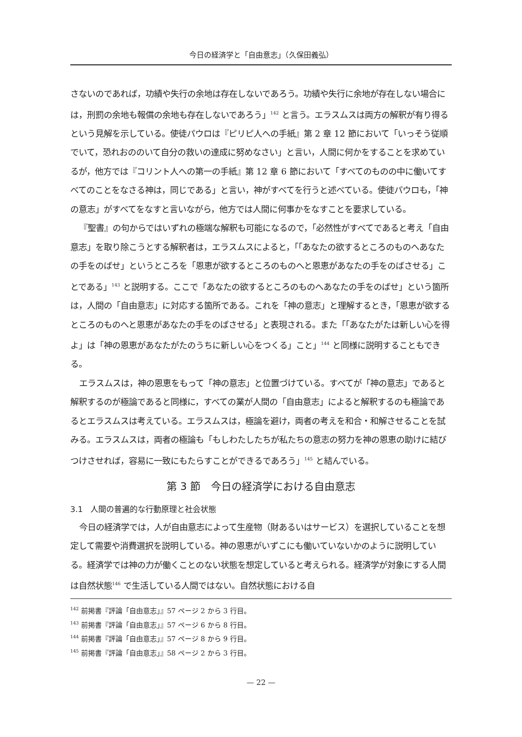今日の経済学と「自由意志」（久保田義弘）
さないのであれば，功績や失行の余地は存在しないであろう。功績や失行に余地が存在しない場合には，刑罰の余地も報償の余地も存在しないであろう」<sup>142</sup> と言う。エラスムスは両方の解釈が有り得るという見解を示している。使徒パウロは『ピリピ人への手紙』第 2 章 12 節において「いっそう従順でいて，恐れおののいて自分の救いの達成に努めなさい」と言い，人間に何かをすることを求めているが，他方では『コリント人への第一の手紙』第 12 章 6 節において「すべてのものの中に働いてすべてのことをなさる神は，同じである」と言い，神がすべてを行うと述べている。使徒パウロも，「神の意志」がすべてをなすと言いながら，他方では人間に何事かをなすことを要求している。
『聖書』の句からではいずれの極端な解釈も可能になるので，「必然性がすべてであると考え「自由意志」を取り除こうとする解釈者は，エラスムスによると，「「あなたの欲するところのものへあなたの手をのばせ」というところを「恩恵が欲するところのものへと恩恵があなたの手をのばさせる」ことである」<sup>143</sup> と説明する。ここで「あなたの欲するところのものへあなたの手をのばせ」という箇所は，人間の「自由意志」に対応する箇所である。これを「神の意志」と理解するとき，「恩恵が欲するところのものへと恩恵があなたの手をのばさせる」と表現される。また「「あなたがたは新しい心を得よ」は「神の恩恵があなたがたのうちに新しい心をつくる」こと」<sup>144</sup> と同様に説明することもできる。
エラスムスは，神の恩恵をもって「神の意志」と位置づけている。すべてが「神の意志」であると解釈するのが極論であると同様に，すべての業が人間の「自由意志」によると解釈するのも極論であるとエラスムスは考えている。エラスムスは，極論を避け，両者の考えを和合・和解させることを試みる。エラスムスは，両者の極論も「もしわたしたちが私たちの意志の努力を神の恩恵の助けに結びつけさせれば，容易に一致にもたらすことができるであろう」<sup>145</sup> と結んでいる。
第 3 節　今日の経済学における自由意志
3.1　人間の普遍的な行動原理と社会状態
今日の経済学では，人が自由意志によって生産物（財あるいはサービス）を選択していることを想定して需要や消費選択を説明している。神の恩恵がいずこにも働いていないかのように説明している。経済学では神の力が働くことのない状態を想定していると考えられる。経済学が対象にする人間は自然状態<sup>146</sup> で生活している人間ではない。自然状態における自
<sup>142</sup> 前掲書『評論「自由意志」』57 ページ 2 から 3 行目。
<sup>143</sup> 前掲書『評論「自由意志」』57 ページ 6 から 8 行目。
<sup>144</sup> 前掲書『評論「自由意志」』57 ページ 8 から 9 行目。
<sup>145</sup> 前掲書『評論「自由意志」』58 ページ 2 から 3 行目。
— 22 —